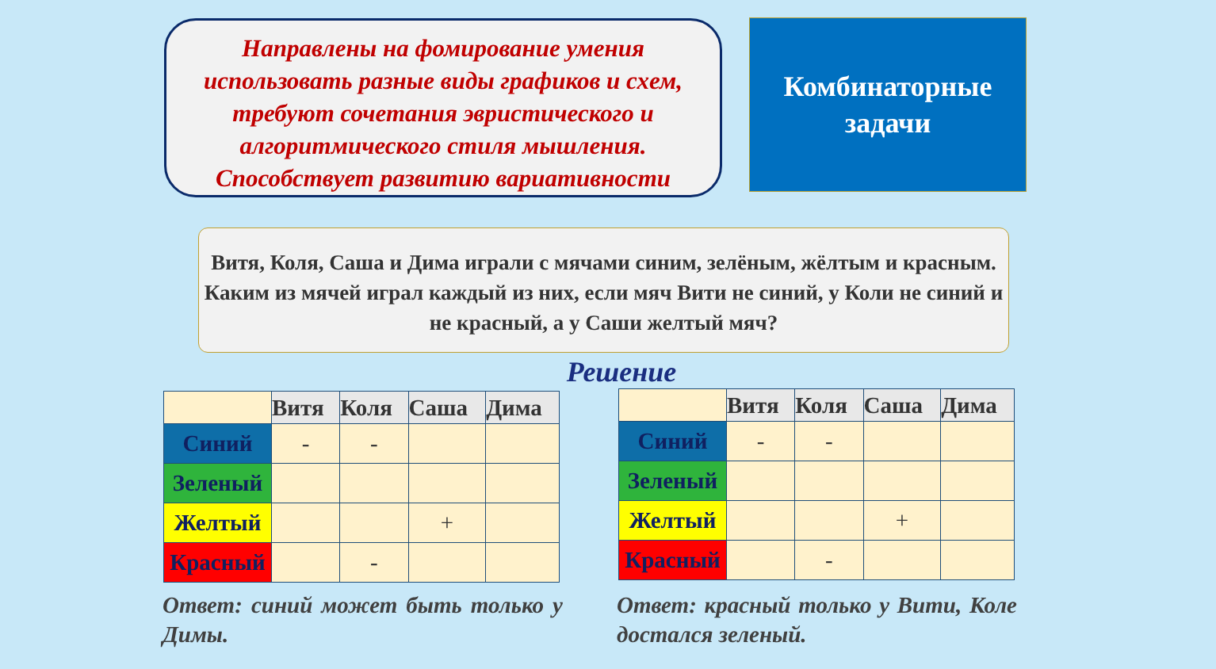Направлены на фомирование умения использовать разные виды графиков и схем, требуют сочетания эвристического и алгоритмического стиля мышления. Способствует развитию вариативности
Комбинаторные
задачи
Витя, Коля, Саша и Дима играли с мячами синим, зелёным, жёлтым и красным. Каким из мячей играл каждый из них, если мяч Вити не синий, у Коли не синий и не красный, а у Саши желтый мяч?
Решение
| | Витя | Коля | Саша | Дима |
| --- | --- | --- | --- | --- |
| Синий | - | - | | |
| Зеленый | | | | |
| Желтый | | | + | |
| Красный | | - | | |
| | Витя | Коля | Саша | Дима |
| --- | --- | --- | --- | --- |
| Синий | - | - | | |
| Зеленый | | | | |
| Желтый | | | + | |
| Красный | | - | | |
Ответ: синий может быть только у Димы.
Ответ: красный только у Вити, Коле достался зеленый.